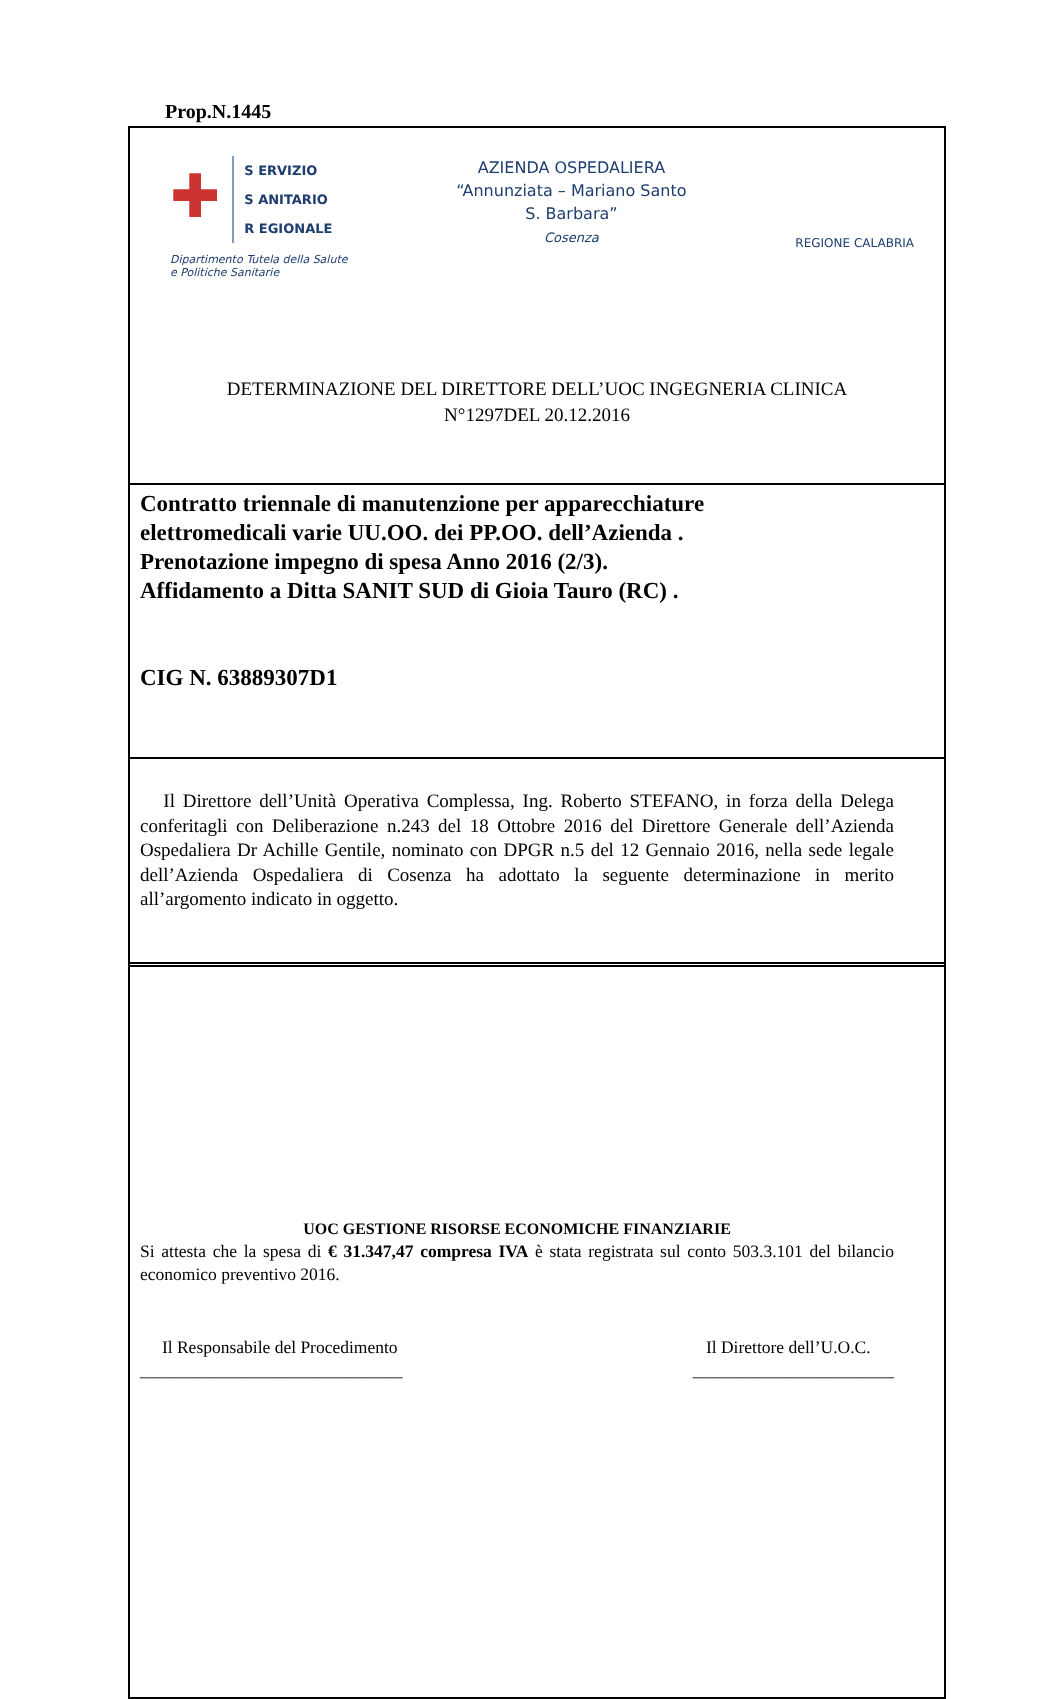Prop.N.1445
✚
S ERVIZIO
S ANITARIO
R EGIONALE
Dipartimento Tutela della Salute
e Politiche Sanitarie
AZIENDA OSPEDALIERA
“Annunziata – Mariano Santo
S. Barbara”
Cosenza
REGIONE CALABRIA
DETERMINAZIONE DEL DIRETTORE DELL’UOC INGEGNERIA CLINICA
N°1297DEL 20.12.2016
Contratto triennale di manutenzione per apparecchiature
elettromedicali varie UU.OO. dei PP.OO. dell’Azienda .
Prenotazione impegno di spesa Anno 2016 (2/3).
Affidamento a Ditta SANIT SUD di Gioia Tauro (RC) .
CIG N. 63889307D1
Il Direttore dell’Unità Operativa Complessa, Ing. Roberto STEFANO, in forza della Delega conferitagli con Deliberazione n.243 del 18 Ottobre 2016 del Direttore Generale dell’Azienda Ospedaliera Dr Achille Gentile, nominato con DPGR n.5 del 12 Gennaio 2016, nella sede legale dell’Azienda Ospedaliera di Cosenza ha adottato la seguente determinazione in merito all’argomento indicato in oggetto.
UOC GESTIONE RISORSE ECONOMICHE FINANZIARIE
Si attesta che la spesa di € 31.347,47 compresa IVA è stata registrata sul conto 503.3.101 del bilancio economico preventivo 2016.
Il Responsabile del Procedimento
______________________________
Il Direttore dell’U.O.C.
_______________________